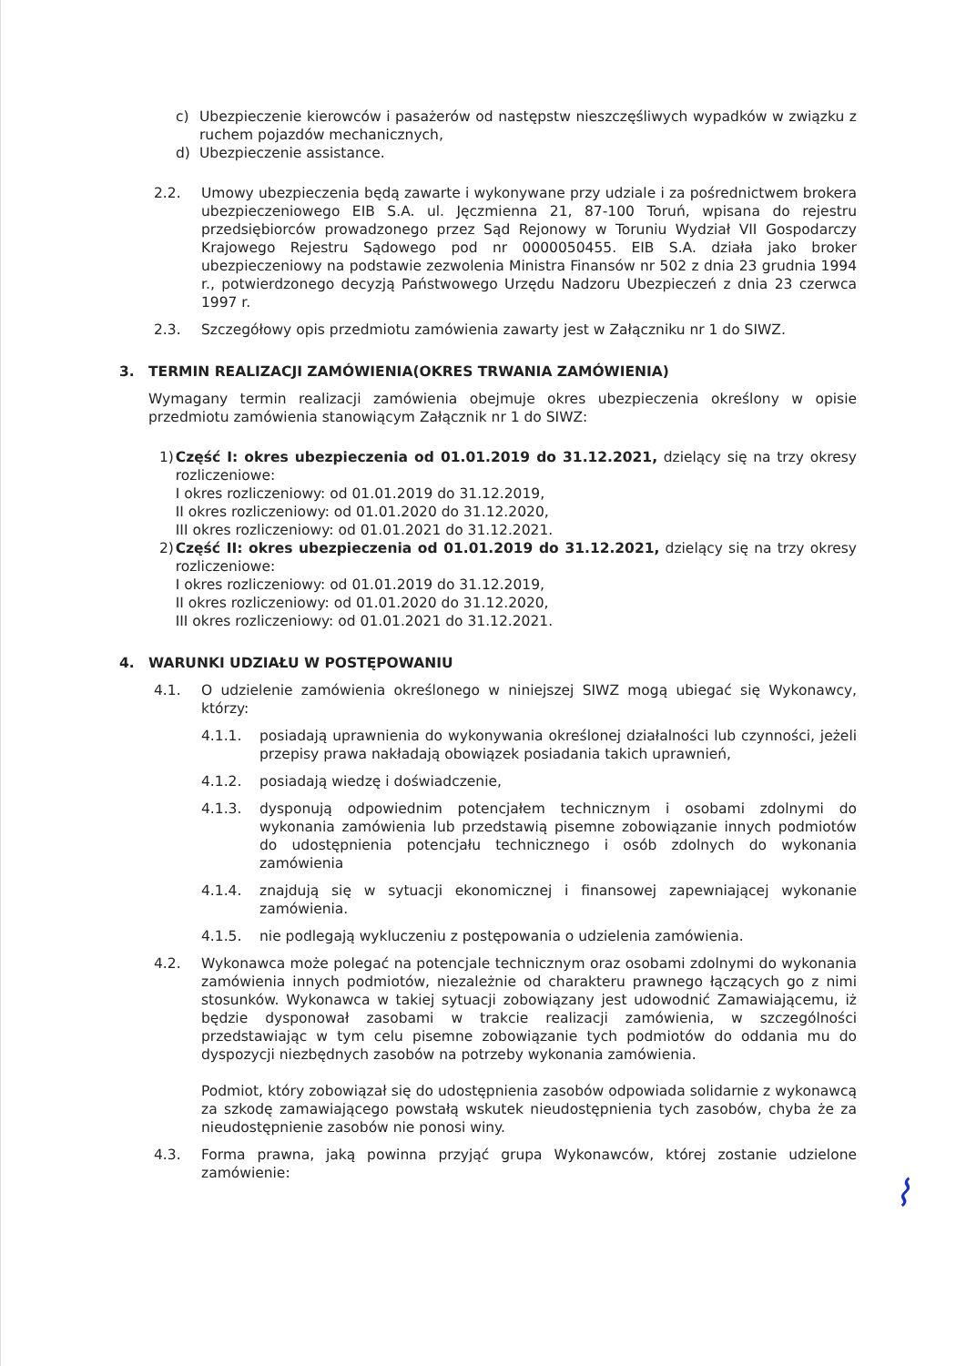c) Ubezpieczenie kierowców i pasażerów od następstw nieszczęśliwych wypadków w związku z ruchem pojazdów mechanicznych,
d) Ubezpieczenie assistance.
2.2. Umowy ubezpieczenia będą zawarte i wykonywane przy udziale i za pośrednictwem brokera ubezpieczeniowego EIB S.A. ul. Jęczmienna 21, 87-100 Toruń, wpisana do rejestru przedsiębiorców prowadzonego przez Sąd Rejonowy w Toruniu Wydział VII Gospodarczy Krajowego Rejestru Sądowego pod nr 0000050455. EIB S.A. działa jako broker ubezpieczeniowy na podstawie zezwolenia Ministra Finansów nr 502 z dnia 23 grudnia 1994 r., potwierdzonego decyzją Państwowego Urzędu Nadzoru Ubezpieczeń z dnia 23 czerwca 1997 r.
2.3. Szczegółowy opis przedmiotu zamówienia zawarty jest w Załączniku nr 1 do SIWZ.
3. TERMIN REALIZACJI ZAMÓWIENIA(OKRES TRWANIA ZAMÓWIENIA)
Wymagany termin realizacji zamówienia obejmuje okres ubezpieczenia określony w opisie przedmiotu zamówienia stanowiącym Załącznik nr 1 do SIWZ:
1) Część I: okres ubezpieczenia od 01.01.2019 do 31.12.2021, dzielący się na trzy okresy rozliczeniowe:
I okres rozliczeniowy: od 01.01.2019 do 31.12.2019,
II okres rozliczeniowy: od 01.01.2020 do 31.12.2020,
III okres rozliczeniowy: od 01.01.2021 do 31.12.2021.
2) Część II: okres ubezpieczenia od 01.01.2019 do 31.12.2021, dzielący się na trzy okresy rozliczeniowe:
I okres rozliczeniowy: od 01.01.2019 do 31.12.2019,
II okres rozliczeniowy: od 01.01.2020 do 31.12.2020,
III okres rozliczeniowy: od 01.01.2021 do 31.12.2021.
4. WARUNKI UDZIAŁU W POSTĘPOWANIU
4.1. O udzielenie zamówienia określonego w niniejszej SIWZ mogą ubiegać się Wykonawcy, którzy:
4.1.1. posiadają uprawnienia do wykonywania określonej działalności lub czynności, jeżeli przepisy prawa nakładają obowiązek posiadania takich uprawnień,
4.1.2. posiadają wiedzę i doświadczenie,
4.1.3. dysponują odpowiednim potencjałem technicznym i osobami zdolnymi do wykonania zamówienia lub przedstawią pisemne zobowiązanie innych podmiotów do udostępnienia potencjału technicznego i osób zdolnych do wykonania zamówienia
4.1.4. znajdują się w sytuacji ekonomicznej i finansowej zapewniającej wykonanie zamówienia.
4.1.5. nie podlegają wykluczeniu z postępowania o udzielenia zamówienia.
4.2. Wykonawca może polegać na potencjale technicznym oraz osobami zdolnymi do wykonania zamówienia innych podmiotów, niezależnie od charakteru prawnego łączących go z nimi stosunków. Wykonawca w takiej sytuacji zobowiązany jest udowodnić Zamawiającemu, iż będzie dysponował zasobami w trakcie realizacji zamówienia, w szczególności przedstawiając w tym celu pisemne zobowiązanie tych podmiotów do oddania mu do dyspozycji niezbędnych zasobów na potrzeby wykonania zamówienia.
Podmiot, który zobowiązał się do udostępnienia zasobów odpowiada solidarnie z wykonawcą za szkodę zamawiającego powstałą wskutek nieudostępnienia tych zasobów, chyba że za nieudostępnienie zasobów nie ponosi winy.
4.3. Forma prawna, jaką powinna przyjąć grupa Wykonawców, której zostanie udzielone zamówienie:
⌇